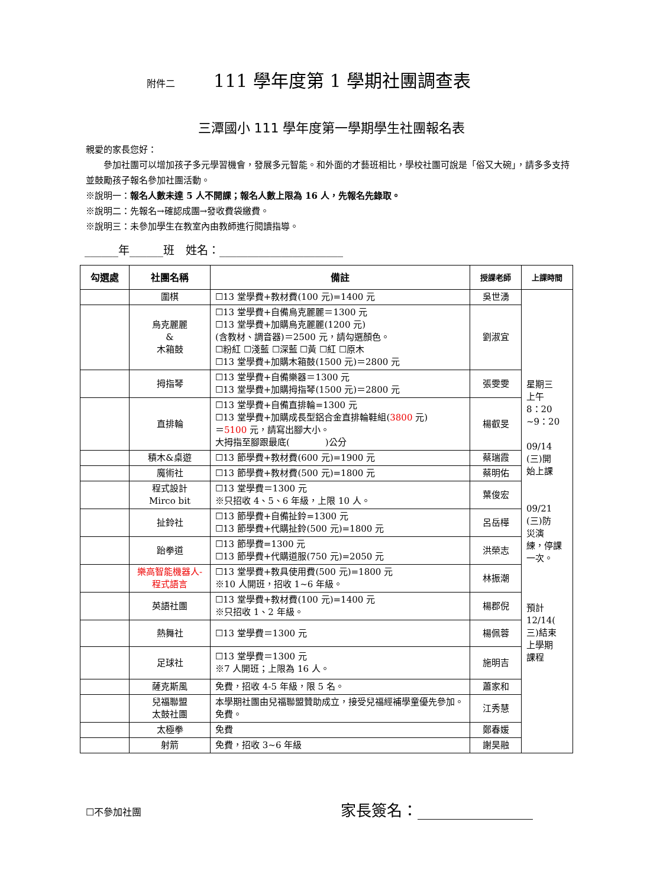附件二 111 學年度第 1 學期社團調查表
三潭國小 111 學年度第一學期學生社團報名表
親愛的家長您好：
  參加社團可以增加孩子多元學習機會，發展多元智能。和外面的才藝班相比，學校社團可說是「俗又大碗」，請多多支持並鼓勵孩子報名參加社團活動。
※說明一：報名人數未達 5 人不開課；報名人數上限為 16 人，先報名先錄取。
※說明二：先報名→確認成團→發收費袋繳費。
※說明三：未參加學生在教室內由教師進行閱讀指導。
______年______班　姓名：______________________
| 勾選處 | 社團名稱 | 備註 | 授課老師 | 上課時間 |
| --- | --- | --- | --- | --- |
| | 圍棋 | ☐13 堂學費+教材費(100 元)=1400 元 | 吳世湧 | 星期三 上午 8：20 ~9：20 09/14 (三)開 始上課 09/21 (三)防 災演 練，停課 一次。 預計 12/14( 三)結束 上學期 課程 |
| | 烏克麗麗 & 木箱鼓 | ☐13 堂學費+自備烏克麗麗＝1300 元 ☐13 堂學費+加購烏克麗麗(1200 元) (含教材、調音器)＝2500 元，請勾選顏色。 ☐粉紅 ☐淺藍 ☐深藍 ☐黃 ☐紅 ☐原木 ☐13 堂學費+加購木箱鼓(1500 元)＝2800 元 | 劉淑宜 | |
| | 拇指琴 | ☐13 堂學費+自備樂器＝1300 元 ☐13 堂學費+加購拇指琴(1500 元)＝2800 元 | 張雯雯 | |
| | 直排輪 | ☐13 堂學費+自備直排輪=1300 元 ☐13 堂學費+加購成長型鋁合金直排輪鞋組( 3800 元) ＝ 5100 元，請寫出腳大小。 大拇指至腳跟最底( )公分 | 楊叡旻 | |
| | 積木&桌遊 | ☐13 節學費+教材費(600 元)=1900 元 | 蔡瑞霞 | |
| | 魔術社 | ☐13 節學費+教材費(500 元)=1800 元 | 蔡明佑 | |
| | 程式設計 Mirco bit | ☐13 堂學費＝1300 元 ※只招收 4、5、6 年級，上限 10 人。 | 葉俊宏 | |
| | 扯鈴社 | ☐13 節學費+自備扯鈴=1300 元 ☐13 節學費+代購扯鈴(500 元)=1800 元 | 呂岳樺 | |
| | 跆拳道 | ☐13 節學費=1300 元 ☐13 節學費+代購道服(750 元)=2050 元 | 洪榮志 | |
| | 樂高智能機器人-程式語言 | ☐13 堂學費+教具使用費(500 元)=1800 元 ※10 人開班，招收 1~6 年級。 | 林振潮 | |
| | 英語社團 | ☐13 堂學費+教材費(100 元)=1400 元 ※只招收 1、2 年級。 | 楊郡倪 | |
| | 熱舞社 | ☐13 堂學費＝1300 元 | 楊佩蓉 | |
| | 足球社 | ☐13 堂學費＝1300 元 ※7 人開班；上限為 16 人。 | 施明吉 | |
| | 薩克斯風 | 免費，招收 4-5 年級，限 5 名。 | 蕭家和 | |
| | 兒福聯盟 太鼓社團 | 本學期社團由兒福聯盟贊助成立，接受兒福經補學童優先參加。免費。 | 江秀慧 | |
| | 太極拳 | 免費 | 鄭春媛 | |
| | 射箭 | 免費，招收 3~6 年級 | 謝昊融 | |
☐不參加社團 家長簽名：_______________